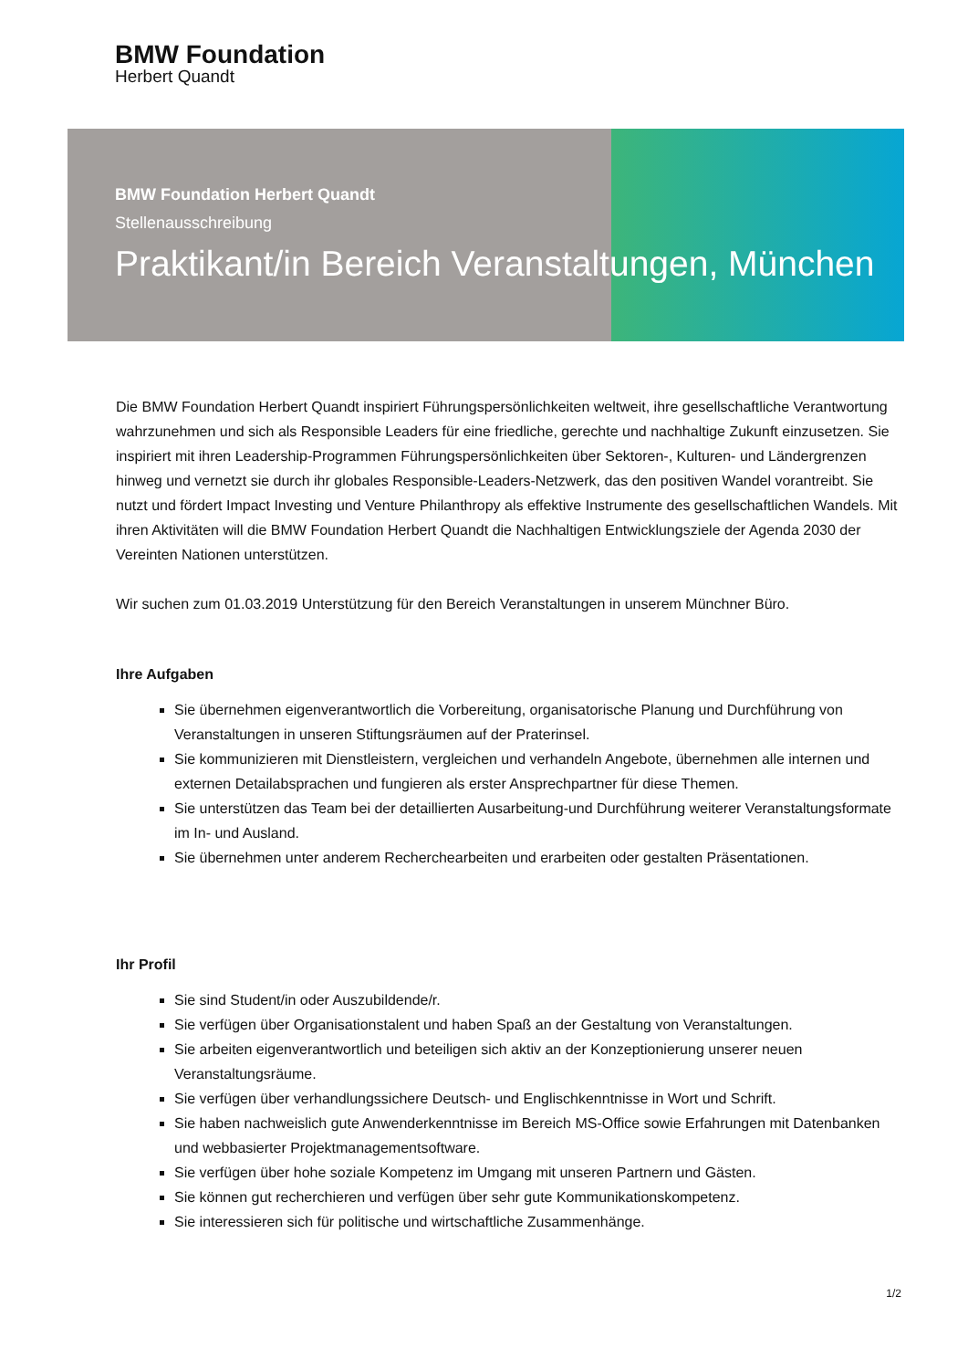BMW Foundation
Herbert Quandt
BMW Foundation Herbert Quandt
Stellenausschreibung
Praktikant/in Bereich Veranstaltungen, München
Die BMW Foundation Herbert Quandt inspiriert Führungspersönlichkeiten weltweit, ihre gesellschaftliche Verantwortung wahrzunehmen und sich als Responsible Leaders für eine friedliche, gerechte und nachhaltige Zukunft einzusetzen. Sie inspiriert mit ihren Leadership-Programmen Führungspersönlichkeiten über Sektoren-, Kulturen- und Ländergrenzen hinweg und vernetzt sie durch ihr globales Responsible-Leaders-Netzwerk, das den positiven Wandel vorantreibt. Sie nutzt und fördert Impact Investing und Venture Philanthropy als effektive Instrumente des gesellschaftlichen Wandels. Mit ihren Aktivitäten will die BMW Foundation Herbert Quandt die Nachhaltigen Entwicklungsziele der Agenda 2030 der Vereinten Nationen unterstützen.
Wir suchen zum 01.03.2019 Unterstützung für den Bereich Veranstaltungen in unserem Münchner Büro.
Ihre Aufgaben
Sie übernehmen eigenverantwortlich die Vorbereitung, organisatorische Planung und Durchführung von Veranstaltungen in unseren Stiftungsräumen auf der Praterinsel.
Sie kommunizieren mit Dienstleistern, vergleichen und verhandeln Angebote, übernehmen alle internen und externen Detailabsprachen und fungieren als erster Ansprechpartner für diese Themen.
Sie unterstützen das Team bei der detaillierten Ausarbeitung-und Durchführung weiterer Veranstaltungsformate im In- und Ausland.
Sie übernehmen unter anderem Recherchearbeiten und erarbeiten oder gestalten Präsentationen.
Ihr Profil
Sie sind Student/in oder Auszubildende/r.
Sie verfügen über Organisationstalent und haben Spaß an der Gestaltung von Veranstaltungen.
Sie arbeiten eigenverantwortlich und beteiligen sich aktiv an der Konzeptionierung unserer neuen Veranstaltungsräume.
Sie verfügen über verhandlungssichere Deutsch- und Englischkenntnisse in Wort und Schrift.
Sie haben nachweislich gute Anwenderkenntnisse im Bereich MS-Office sowie Erfahrungen mit Datenbanken und webbasierter Projektmanagementsoftware.
Sie verfügen über hohe soziale Kompetenz im Umgang mit unseren Partnern und Gästen.
Sie können gut recherchieren und verfügen über sehr gute Kommunikationskompetenz.
Sie interessieren sich für politische und wirtschaftliche Zusammenhänge.
1/2